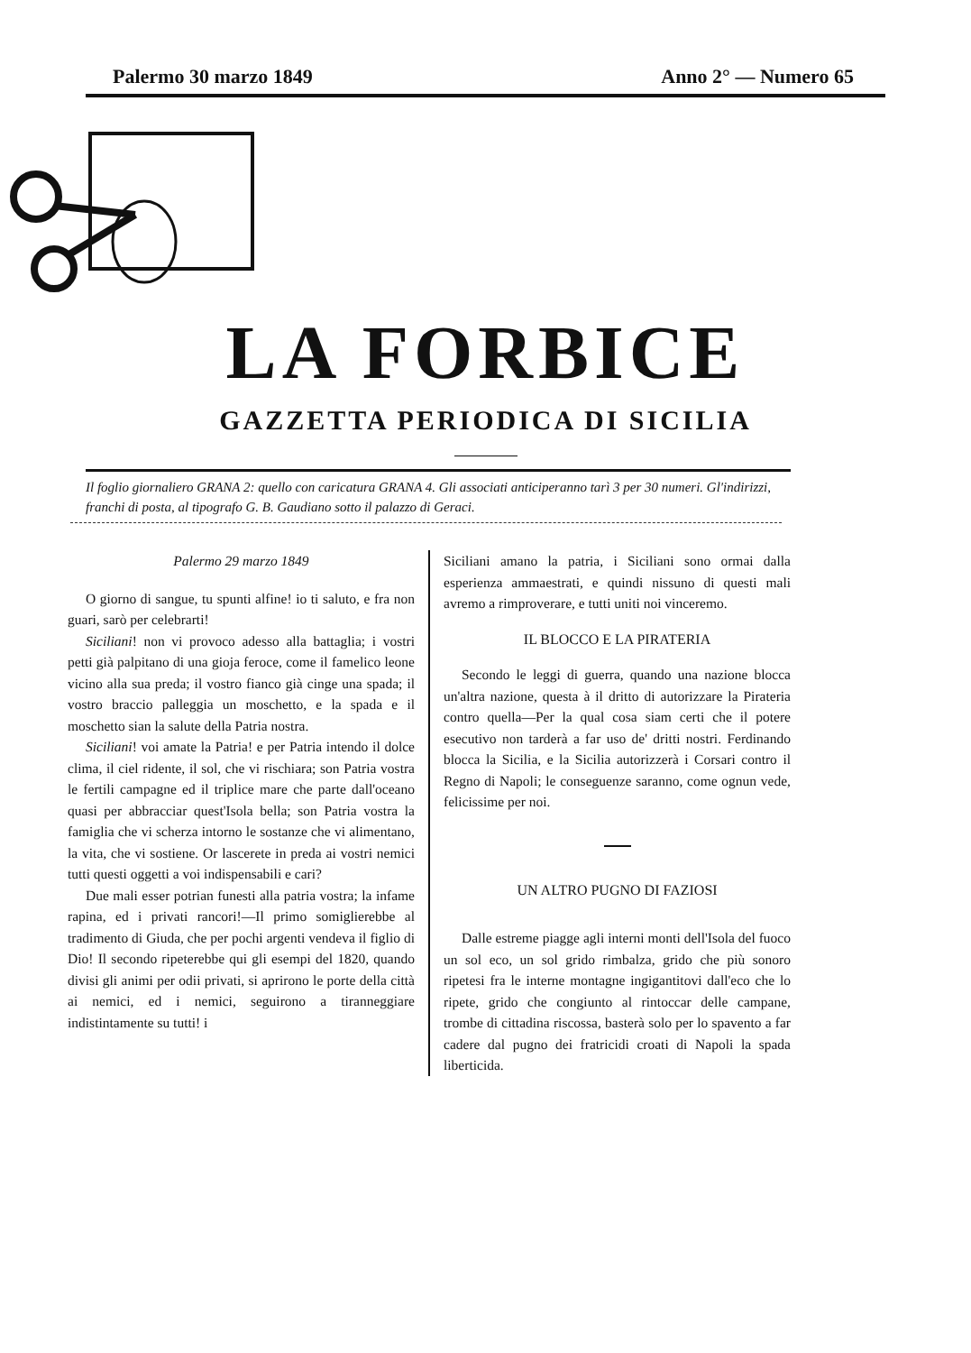Palermo 30 marzo 1849 Anno 2° — Numero 65
LA FORBICE
GAZZETTA PERIODICA DI SICILIA
Il foglio giornaliero GRANA 2: quello con caricatura GRANA 4. Gli associati anticiperanno tarì 3 per 30 numeri. Gl'indirizzi, franchi di posta, al tipografo G. B. Gaudiano sotto il palazzo di Geraci.
Palermo 29 marzo 1849
O giorno di sangue, tu spunti alfine! io ti saluto, e fra non guari, sarò per celebrarti!
Siciliani! non vi provoco adesso alla battaglia; i vostri petti già palpitano di una gioja feroce, come il famelico leone vicino alla sua preda; il vostro fianco già cinge una spada; il vostro braccio palleggia un moschetto, e la spada e il moschetto sian la salute della Patria nostra.
Siciliani! voi amate la Patria! e per Patria intendo il dolce clima, il ciel ridente, il sol, che vi rischiara; son Patria vostra le fertili campagne ed il triplice mare che parte dall'oceano quasi per abbracciar quest'Isola bella; son Patria vostra la famiglia che vi scherza intorno le sostanze che vi alimentano, la vita, che vi sostiene. Or lascerete in preda ai vostri nemici tutti questi oggetti a voi indispensabili e cari?
Due mali esser potrian funesti alla patria vostra; la infame rapina, ed i privati rancori!—Il primo somiglierebbe al tradimento di Giuda, che per pochi argenti vendeva il figlio di Dio! Il secondo ripeterebbe qui gli esempi del 1820, quando divisi gli animi per odii privati, si aprirono le porte della città ai nemici, ed i nemici, seguirono a tiranneggiare indistintamente su tutti! i
Siciliani amano la patria, i Siciliani sono ormai dalla esperienza ammaestrati, e quindi nissuno di questi mali avremo a rimproverare, e tutti uniti noi vinceremo.
IL BLOCCO E LA PIRATERIA
Secondo le leggi di guerra, quando una nazione blocca un'altra nazione, questa à il dritto di autorizzare la Pirateria contro quella—Per la qual cosa siam certi che il potere esecutivo non tarderà a far uso de' dritti nostri. Ferdinando blocca la Sicilia, e la Sicilia autorizzerà i Corsari contro il Regno di Napoli; le conseguenze saranno, come ognun vede, felicissime per noi.
UN ALTRO PUGNO DI FAZIOSI
Dalle estreme piagge agli interni monti dell'Isola del fuoco un sol eco, un sol grido rimbalza, grido che più sonoro ripetesi fra le interne montagne ingigantitovi dall'eco che lo ripete, grido che congiunto al rintoccar delle campane, trombe di cittadina riscossa, basterà solo per lo spavento a far cadere dal pugno dei fratricidi croati di Napoli la spada liberticida.